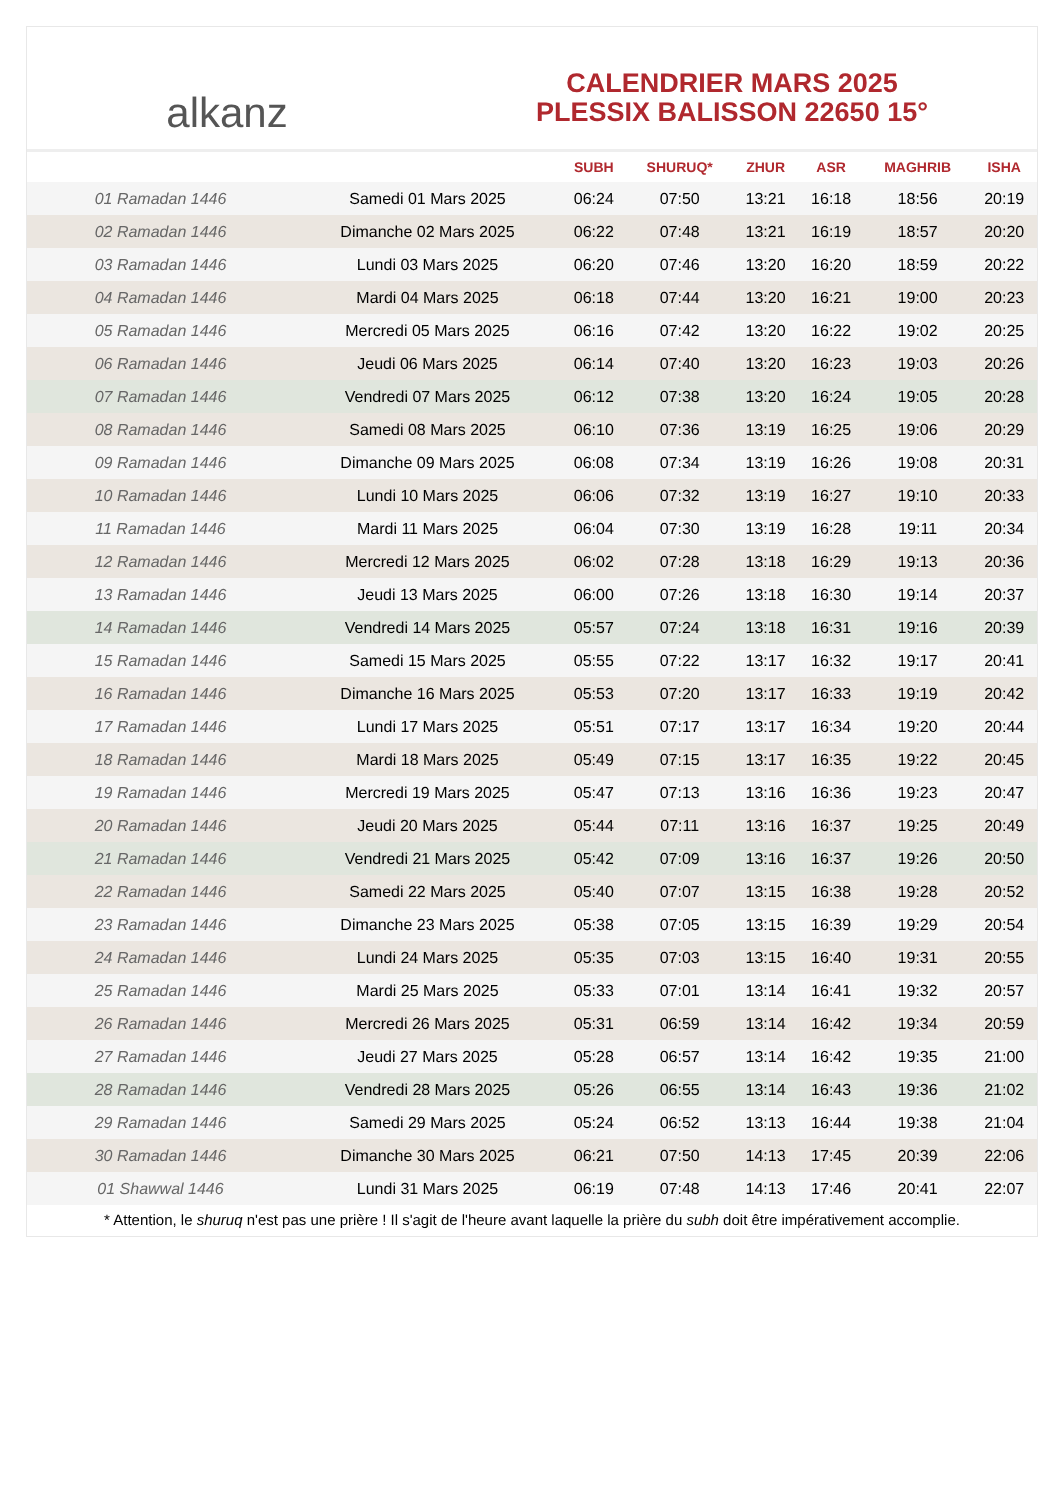alkanz
CALENDRIER MARS 2025
PLESSIX BALISSON 22650 15°
| | | SUBH | SHURUQ* | ZHUR | ASR | MAGHRIB | ISHA |
| --- | --- | --- | --- | --- | --- | --- | --- |
| 01 Ramadan 1446 | Samedi 01 Mars 2025 | 06:24 | 07:50 | 13:21 | 16:18 | 18:56 | 20:19 |
| 02 Ramadan 1446 | Dimanche 02 Mars 2025 | 06:22 | 07:48 | 13:21 | 16:19 | 18:57 | 20:20 |
| 03 Ramadan 1446 | Lundi 03 Mars 2025 | 06:20 | 07:46 | 13:20 | 16:20 | 18:59 | 20:22 |
| 04 Ramadan 1446 | Mardi 04 Mars 2025 | 06:18 | 07:44 | 13:20 | 16:21 | 19:00 | 20:23 |
| 05 Ramadan 1446 | Mercredi 05 Mars 2025 | 06:16 | 07:42 | 13:20 | 16:22 | 19:02 | 20:25 |
| 06 Ramadan 1446 | Jeudi 06 Mars 2025 | 06:14 | 07:40 | 13:20 | 16:23 | 19:03 | 20:26 |
| 07 Ramadan 1446 | Vendredi 07 Mars 2025 | 06:12 | 07:38 | 13:20 | 16:24 | 19:05 | 20:28 |
| 08 Ramadan 1446 | Samedi 08 Mars 2025 | 06:10 | 07:36 | 13:19 | 16:25 | 19:06 | 20:29 |
| 09 Ramadan 1446 | Dimanche 09 Mars 2025 | 06:08 | 07:34 | 13:19 | 16:26 | 19:08 | 20:31 |
| 10 Ramadan 1446 | Lundi 10 Mars 2025 | 06:06 | 07:32 | 13:19 | 16:27 | 19:10 | 20:33 |
| 11 Ramadan 1446 | Mardi 11 Mars 2025 | 06:04 | 07:30 | 13:19 | 16:28 | 19:11 | 20:34 |
| 12 Ramadan 1446 | Mercredi 12 Mars 2025 | 06:02 | 07:28 | 13:18 | 16:29 | 19:13 | 20:36 |
| 13 Ramadan 1446 | Jeudi 13 Mars 2025 | 06:00 | 07:26 | 13:18 | 16:30 | 19:14 | 20:37 |
| 14 Ramadan 1446 | Vendredi 14 Mars 2025 | 05:57 | 07:24 | 13:18 | 16:31 | 19:16 | 20:39 |
| 15 Ramadan 1446 | Samedi 15 Mars 2025 | 05:55 | 07:22 | 13:17 | 16:32 | 19:17 | 20:41 |
| 16 Ramadan 1446 | Dimanche 16 Mars 2025 | 05:53 | 07:20 | 13:17 | 16:33 | 19:19 | 20:42 |
| 17 Ramadan 1446 | Lundi 17 Mars 2025 | 05:51 | 07:17 | 13:17 | 16:34 | 19:20 | 20:44 |
| 18 Ramadan 1446 | Mardi 18 Mars 2025 | 05:49 | 07:15 | 13:17 | 16:35 | 19:22 | 20:45 |
| 19 Ramadan 1446 | Mercredi 19 Mars 2025 | 05:47 | 07:13 | 13:16 | 16:36 | 19:23 | 20:47 |
| 20 Ramadan 1446 | Jeudi 20 Mars 2025 | 05:44 | 07:11 | 13:16 | 16:37 | 19:25 | 20:49 |
| 21 Ramadan 1446 | Vendredi 21 Mars 2025 | 05:42 | 07:09 | 13:16 | 16:37 | 19:26 | 20:50 |
| 22 Ramadan 1446 | Samedi 22 Mars 2025 | 05:40 | 07:07 | 13:15 | 16:38 | 19:28 | 20:52 |
| 23 Ramadan 1446 | Dimanche 23 Mars 2025 | 05:38 | 07:05 | 13:15 | 16:39 | 19:29 | 20:54 |
| 24 Ramadan 1446 | Lundi 24 Mars 2025 | 05:35 | 07:03 | 13:15 | 16:40 | 19:31 | 20:55 |
| 25 Ramadan 1446 | Mardi 25 Mars 2025 | 05:33 | 07:01 | 13:14 | 16:41 | 19:32 | 20:57 |
| 26 Ramadan 1446 | Mercredi 26 Mars 2025 | 05:31 | 06:59 | 13:14 | 16:42 | 19:34 | 20:59 |
| 27 Ramadan 1446 | Jeudi 27 Mars 2025 | 05:28 | 06:57 | 13:14 | 16:42 | 19:35 | 21:00 |
| 28 Ramadan 1446 | Vendredi 28 Mars 2025 | 05:26 | 06:55 | 13:14 | 16:43 | 19:36 | 21:02 |
| 29 Ramadan 1446 | Samedi 29 Mars 2025 | 05:24 | 06:52 | 13:13 | 16:44 | 19:38 | 21:04 |
| 30 Ramadan 1446 | Dimanche 30 Mars 2025 | 06:21 | 07:50 | 14:13 | 17:45 | 20:39 | 22:06 |
| 01 Shawwal 1446 | Lundi 31 Mars 2025 | 06:19 | 07:48 | 14:13 | 17:46 | 20:41 | 22:07 |
* Attention, le shuruq n'est pas une prière ! Il s'agit de l'heure avant laquelle la prière du subh doit être impérativement accomplie.